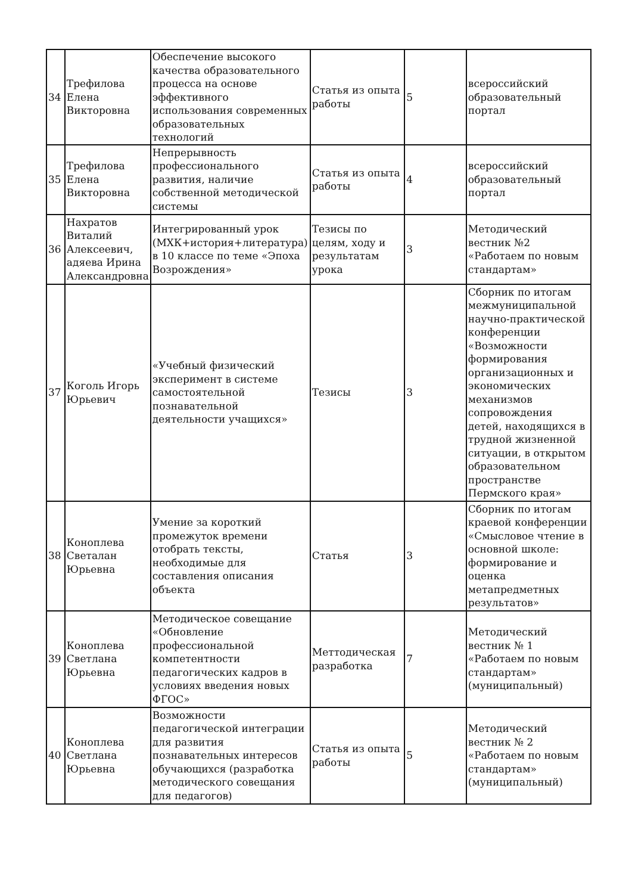| 34 | Трефилова Елена Викторовна | Обеспечение высокого качества образовательного процесса на основе эффективного использования современных образовательных технологий | Статья из опыта работы | 5 | всероссийский образовательный портал |
| 35 | Трефилова Елена Викторовна | Непрерывность профессионального развития, наличие собственной методической системы | Статья из опыта работы | 4 | всероссийский образовательный портал |
| 36 | Нахратов Виталий Алексеевич, адяева Ирина Александровна | Интегрированный урок (МХК+история+литература) в 10 классе по теме «Эпоха Возрождения» | Тезисы по целям, ходу и результатам урока | 3 | Методический вестник №2 «Работаем по новым стандартам» |
| 37 | Коголь Игорь Юрьевич | «Учебный физический эксперимент в системе самостоятельной познавательной деятельности учащихся» | Тезисы | 3 | Сборник по итогам межмуниципальной научно-практической конференции «Возможности формирования организационных и экономических механизмов сопровождения детей, находящихся в трудной жизненной ситуации, в открытом образовательном пространстве Пермского края» |
| 38 | Коноплева Светалан Юрьевна | Умение за короткий промежуток времени отобрать тексты, необходимые для составления описания объекта | Статья | 3 | Сборник по итогам краевой конференции «Смысловое чтение в основной школе: формирование и оценка метапредметных результатов» |
| 39 | Коноплева Светлана Юрьевна | Методическое совещание «Обновление профессиональной компетентности педагогических кадров в условиях введения новых ФГОС» | Меттодическая разработка | 7 | Методический вестник № 1 «Работаем по новым стандартам» (муниципальный) |
| 40 | Коноплева Светлана Юрьевна | Возможности педагогической интеграции для развития познавательных интересов обучающихся (разработка методического совещания для педагогов) | Статья из опыта работы | 5 | Методический вестник № 2 «Работаем по новым стандартам» (муниципальный) |